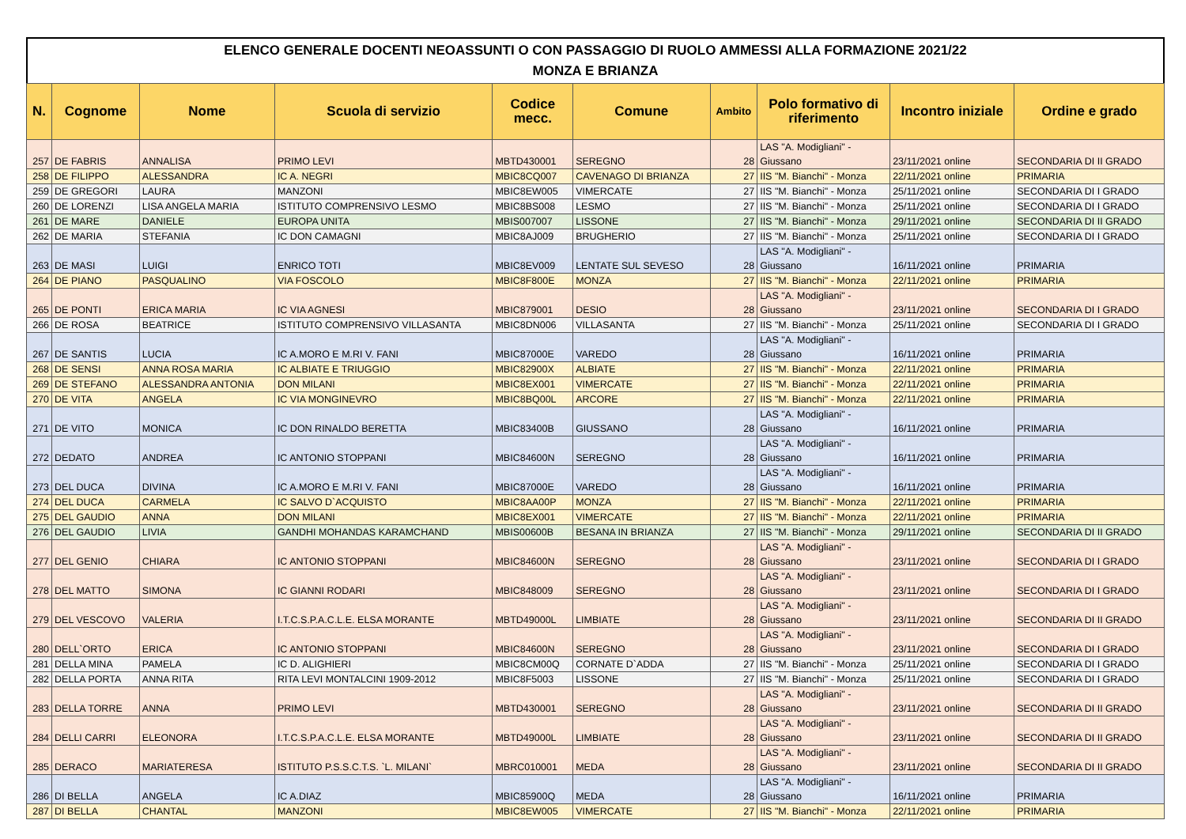ELENCO GENERALE DOCENTI NEOASSUNTI O CON PASSAGGIO DI RUOLO AMMESSI ALLA FORMAZIONE 2021/22
MONZA E BRIANZA
| N. | Cognome | Nome | Scuola di servizio | Codice mecc. | Comune | Ambito | Polo formativo di riferimento | Incontro iniziale | Ordine e grado |
| --- | --- | --- | --- | --- | --- | --- | --- | --- | --- |
| 257 | DE FABRIS | ANNALISA | PRIMO LEVI | MBTD430001 | SEREGNO | 28 | LAS "A. Modigliani" - Giussano | 23/11/2021 online | SECONDARIA DI II GRADO |
| 258 | DE FILIPPO | ALESSANDRA | IC A. NEGRI | MBIC8CQ007 | CAVENAGO DI BRIANZA | 27 | IIS "M. Bianchi" - Monza | 22/11/2021 online | PRIMARIA |
| 259 | DE GREGORI | LAURA | MANZONI | MBIC8EW005 | VIMERCATE | 27 | IIS "M. Bianchi" - Monza | 25/11/2021 online | SECONDARIA DI I GRADO |
| 260 | DE LORENZI | LISA ANGELA MARIA | ISTITUTO COMPRENSIVO LESMO | MBIC8BS008 | LESMO | 27 | IIS "M. Bianchi" - Monza | 25/11/2021 online | SECONDARIA DI I GRADO |
| 261 | DE MARE | DANIELE | EUROPA UNITA | MBIS007007 | LISSONE | 27 | IIS "M. Bianchi" - Monza | 29/11/2021 online | SECONDARIA DI II GRADO |
| 262 | DE MARIA | STEFANIA | IC DON CAMAGNI | MBIC8AJ009 | BRUGHERIO | 27 | IIS "M. Bianchi" - Monza | 25/11/2021 online | SECONDARIA DI I GRADO |
| 263 | DE MASI | LUIGI | ENRICO TOTI | MBIC8EV009 | LENTATE SUL SEVESO | 28 | LAS "A. Modigliani" - Giussano | 16/11/2021 online | PRIMARIA |
| 264 | DE PIANO | PASQUALINO | VIA FOSCOLO | MBIC8F800E | MONZA | 27 | IIS "M. Bianchi" - Monza | 22/11/2021 online | PRIMARIA |
| 265 | DE PONTI | ERICA MARIA | IC VIA AGNESI | MBIC879001 | DESIO | 28 | LAS "A. Modigliani" - Giussano | 23/11/2021 online | SECONDARIA DI I GRADO |
| 266 | DE ROSA | BEATRICE | ISTITUTO COMPRENSIVO VILLASANTA | MBIC8DN006 | VILLASANTA | 27 | IIS "M. Bianchi" - Monza | 25/11/2021 online | SECONDARIA DI I GRADO |
| 267 | DE SANTIS | LUCIA | IC A.MORO E M.RI V. FANI | MBIC87000E | VAREDO | 28 | LAS "A. Modigliani" - Giussano | 16/11/2021 online | PRIMARIA |
| 268 | DE SENSI | ANNA ROSA MARIA | IC ALBIATE E TRIUGGIO | MBIC82900X | ALBIATE | 27 | IIS "M. Bianchi" - Monza | 22/11/2021 online | PRIMARIA |
| 269 | DE STEFANO | ALESSANDRA ANTONIA | DON MILANI | MBIC8EX001 | VIMERCATE | 27 | IIS "M. Bianchi" - Monza | 22/11/2021 online | PRIMARIA |
| 270 | DE VITA | ANGELA | IC VIA MONGINEVRO | MBIC8BQ00L | ARCORE | 27 | IIS "M. Bianchi" - Monza | 22/11/2021 online | PRIMARIA |
| 271 | DE VITO | MONICA | IC DON RINALDO BERETTA | MBIC83400B | GIUSSANO | 28 | LAS "A. Modigliani" - Giussano | 16/11/2021 online | PRIMARIA |
| 272 | DEDATO | ANDREA | IC ANTONIO STOPPANI | MBIC84600N | SEREGNO | 28 | LAS "A. Modigliani" - Giussano | 16/11/2021 online | PRIMARIA |
| 273 | DEL DUCA | DIVINA | IC A.MORO E M.RI V. FANI | MBIC87000E | VAREDO | 28 | LAS "A. Modigliani" - Giussano | 16/11/2021 online | PRIMARIA |
| 274 | DEL DUCA | CARMELA | IC SALVO D`ACQUISTO | MBIC8AA00P | MONZA | 27 | IIS "M. Bianchi" - Monza | 22/11/2021 online | PRIMARIA |
| 275 | DEL GAUDIO | ANNA | DON MILANI | MBIC8EX001 | VIMERCATE | 27 | IIS "M. Bianchi" - Monza | 22/11/2021 online | PRIMARIA |
| 276 | DEL GAUDIO | LIVIA | GANDHI MOHANDAS KARAMCHAND | MBIS00600B | BESANA IN BRIANZA | 27 | IIS "M. Bianchi" - Monza | 29/11/2021 online | SECONDARIA DI II GRADO |
| 277 | DEL GENIO | CHIARA | IC ANTONIO STOPPANI | MBIC84600N | SEREGNO | 28 | LAS "A. Modigliani" - Giussano | 23/11/2021 online | SECONDARIA DI I GRADO |
| 278 | DEL MATTO | SIMONA | IC GIANNI RODARI | MBIC848009 | SEREGNO | 28 | LAS "A. Modigliani" - Giussano | 23/11/2021 online | SECONDARIA DI I GRADO |
| 279 | DEL VESCOVO | VALERIA | I.T.C.S.P.A.C.L.E. ELSA MORANTE | MBTD49000L | LIMBIATE | 28 | LAS "A. Modigliani" - Giussano | 23/11/2021 online | SECONDARIA DI II GRADO |
| 280 | DELL`ORTO | ERICA | IC ANTONIO STOPPANI | MBIC84600N | SEREGNO | 28 | LAS "A. Modigliani" - Giussano | 23/11/2021 online | SECONDARIA DI I GRADO |
| 281 | DELLA MINA | PAMELA | IC D. ALIGHIERI | MBIC8CM00Q | CORNATE D`ADDA | 27 | IIS "M. Bianchi" - Monza | 25/11/2021 online | SECONDARIA DI I GRADO |
| 282 | DELLA PORTA | ANNA RITA | RITA LEVI MONTALCINI 1909-2012 | MBIC8F5003 | LISSONE | 27 | IIS "M. Bianchi" - Monza | 25/11/2021 online | SECONDARIA DI I GRADO |
| 283 | DELLA TORRE | ANNA | PRIMO LEVI | MBTD430001 | SEREGNO | 28 | LAS "A. Modigliani" - Giussano | 23/11/2021 online | SECONDARIA DI II GRADO |
| 284 | DELLI CARRI | ELEONORA | I.T.C.S.P.A.C.L.E. ELSA MORANTE | MBTD49000L | LIMBIATE | 28 | LAS "A. Modigliani" - Giussano | 23/11/2021 online | SECONDARIA DI II GRADO |
| 285 | DERACO | MARIATERESA | ISTITUTO P.S.S.C.T.S. `L. MILANI` | MBRC010001 | MEDA | 28 | LAS "A. Modigliani" - Giussano | 23/11/2021 online | SECONDARIA DI II GRADO |
| 286 | DI BELLA | ANGELA | IC A.DIAZ | MBIC85900Q | MEDA | 28 | LAS "A. Modigliani" - Giussano | 16/11/2021 online | PRIMARIA |
| 287 | DI BELLA | CHANTAL | MANZONI | MBIC8EW005 | VIMERCATE | 27 | IIS "M. Bianchi" - Monza | 22/11/2021 online | PRIMARIA |